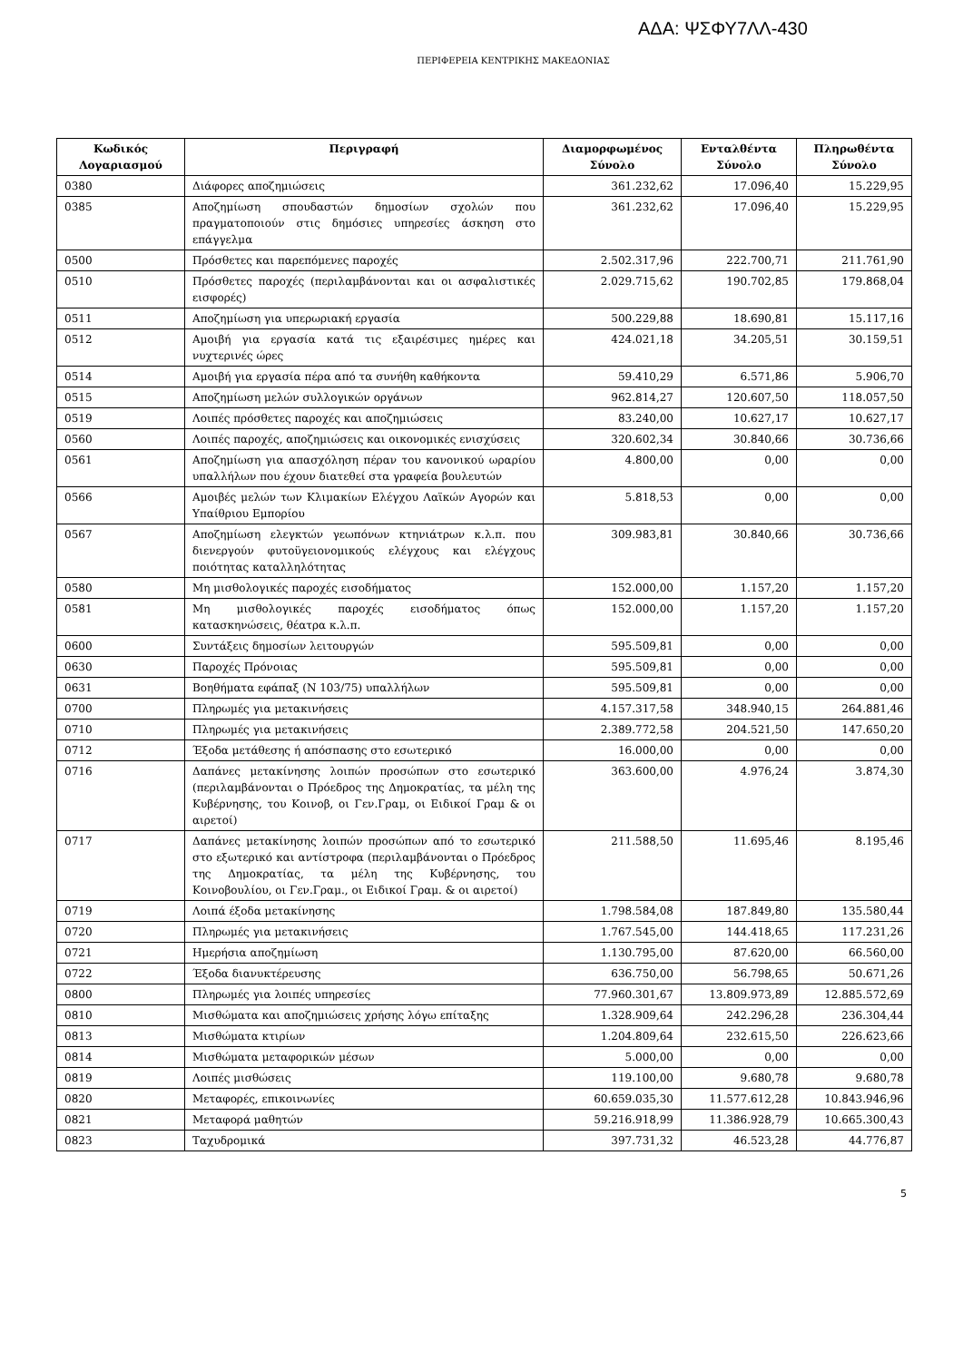ΑΔΑ: ΨΣΦΥ7ΛΛ-430
ΠΕΡΙΦΕΡΕΙΑ ΚΕΝΤΡΙΚΗΣ ΜΑΚΕΔΟΝΙΑΣ
| Κωδικός Λογαριασμού | Περιγραφή | Διαμορφωμένος Σύνολο | Ενταλθέντα Σύνολο | Πληρωθέντα Σύνολο |
| --- | --- | --- | --- | --- |
| 0380 | Διάφορες αποζημιώσεις | 361.232,62 | 17.096,40 | 15.229,95 |
| 0385 | Αποζημίωση σπουδαστών δημοσίων σχολών που πραγματοποιούν στις δημόσιες υπηρεσίες άσκηση στο επάγγελμα | 361.232,62 | 17.096,40 | 15.229,95 |
| 0500 | Πρόσθετες και παρεπόμενες παροχές | 2.502.317,96 | 222.700,71 | 211.761,90 |
| 0510 | Πρόσθετες παροχές (περιλαμβάνονται και οι ασφαλιστικές εισφορές) | 2.029.715,62 | 190.702,85 | 179.868,04 |
| 0511 | Αποζημίωση για υπερωριακή εργασία | 500.229,88 | 18.690,81 | 15.117,16 |
| 0512 | Αμοιβή για εργασία κατά τις εξαιρέσιμες ημέρες και νυχτερινές ώρες | 424.021,18 | 34.205,51 | 30.159,51 |
| 0514 | Αμοιβή για εργασία πέρα από τα συνήθη καθήκοντα | 59.410,29 | 6.571,86 | 5.906,70 |
| 0515 | Αποζημίωση μελών συλλογικών οργάνων | 962.814,27 | 120.607,50 | 118.057,50 |
| 0519 | Λοιπές πρόσθετες παροχές και αποζημιώσεις | 83.240,00 | 10.627,17 | 10.627,17 |
| 0560 | Λοιπές παροχές, αποζημιώσεις και οικονομικές ενισχύσεις | 320.602,34 | 30.840,66 | 30.736,66 |
| 0561 | Αποζημίωση για απασχόληση πέραν του κανονικού ωραρίου υπαλλήλων που έχουν διατεθεί στα γραφεία βουλευτών | 4.800,00 | 0,00 | 0,00 |
| 0566 | Αμοιβές μελών των Κλιμακίων Ελέγχου Λαϊκών Αγορών και Υπαίθριου Εμπορίου | 5.818,53 | 0,00 | 0,00 |
| 0567 | Αποζημίωση ελεγκτών γεωπόνων κτηνιάτρων κ.λ.π. που διενεργούν φυτοϋγειονομικούς ελέγχους και ελέγχους ποιότητας καταλληλότητας | 309.983,81 | 30.840,66 | 30.736,66 |
| 0580 | Μη μισθολογικές παροχές εισοδήματος | 152.000,00 | 1.157,20 | 1.157,20 |
| 0581 | Μη μισθολογικές παροχές εισοδήματος όπως κατασκηνώσεις, θέατρα κ.λ.π. | 152.000,00 | 1.157,20 | 1.157,20 |
| 0600 | Συντάξεις δημοσίων λειτουργών | 595.509,81 | 0,00 | 0,00 |
| 0630 | Παροχές Πρόνοιας | 595.509,81 | 0,00 | 0,00 |
| 0631 | Βοηθήματα εφάπαξ (Ν 103/75) υπαλλήλων | 595.509,81 | 0,00 | 0,00 |
| 0700 | Πληρωμές για μετακινήσεις | 4.157.317,58 | 348.940,15 | 264.881,46 |
| 0710 | Πληρωμές για μετακινήσεις | 2.389.772,58 | 204.521,50 | 147.650,20 |
| 0712 | Έξοδα μετάθεσης ή απόσπασης στο εσωτερικό | 16.000,00 | 0,00 | 0,00 |
| 0716 | Δαπάνες μετακίνησης λοιπών προσώπων στο εσωτερικό (περιλαμβάνονται ο Πρόεδρος της Δημοκρατίας, τα μέλη της Κυβέρνησης, του Κοινοβ, οι Γεν.Γραμ, οι Ειδικοί Γραμ & οι αιρετοί) | 363.600,00 | 4.976,24 | 3.874,30 |
| 0717 | Δαπάνες μετακίνησης λοιπών προσώπων από το εσωτερικό στο εξωτερικό και αντίστροφα (περιλαμβάνονται ο Πρόεδρος της Δημοκρατίας, τα μέλη της Κυβέρνησης, του Κοινοβουλίου, οι Γεν.Γραμ., οι Ειδικοί Γραμ. & οι αιρετοί) | 211.588,50 | 11.695,46 | 8.195,46 |
| 0719 | Λοιπά έξοδα μετακίνησης | 1.798.584,08 | 187.849,80 | 135.580,44 |
| 0720 | Πληρωμές για μετακινήσεις | 1.767.545,00 | 144.418,65 | 117.231,26 |
| 0721 | Ημερήσια αποζημίωση | 1.130.795,00 | 87.620,00 | 66.560,00 |
| 0722 | Έξοδα διανυκτέρευσης | 636.750,00 | 56.798,65 | 50.671,26 |
| 0800 | Πληρωμές για λοιπές υπηρεσίες | 77.960.301,67 | 13.809.973,89 | 12.885.572,69 |
| 0810 | Μισθώματα και αποζημιώσεις χρήσης λόγω επίταξης | 1.328.909,64 | 242.296,28 | 236.304,44 |
| 0813 | Μισθώματα κτιρίων | 1.204.809,64 | 232.615,50 | 226.623,66 |
| 0814 | Μισθώματα μεταφορικών μέσων | 5.000,00 | 0,00 | 0,00 |
| 0819 | Λοιπές μισθώσεις | 119.100,00 | 9.680,78 | 9.680,78 |
| 0820 | Μεταφορές, επικοινωνίες | 60.659.035,30 | 11.577.612,28 | 10.843.946,96 |
| 0821 | Μεταφορά μαθητών | 59.216.918,99 | 11.386.928,79 | 10.665.300,43 |
| 0823 | Ταχυδρομικά | 397.731,32 | 46.523,28 | 44.776,87 |
5